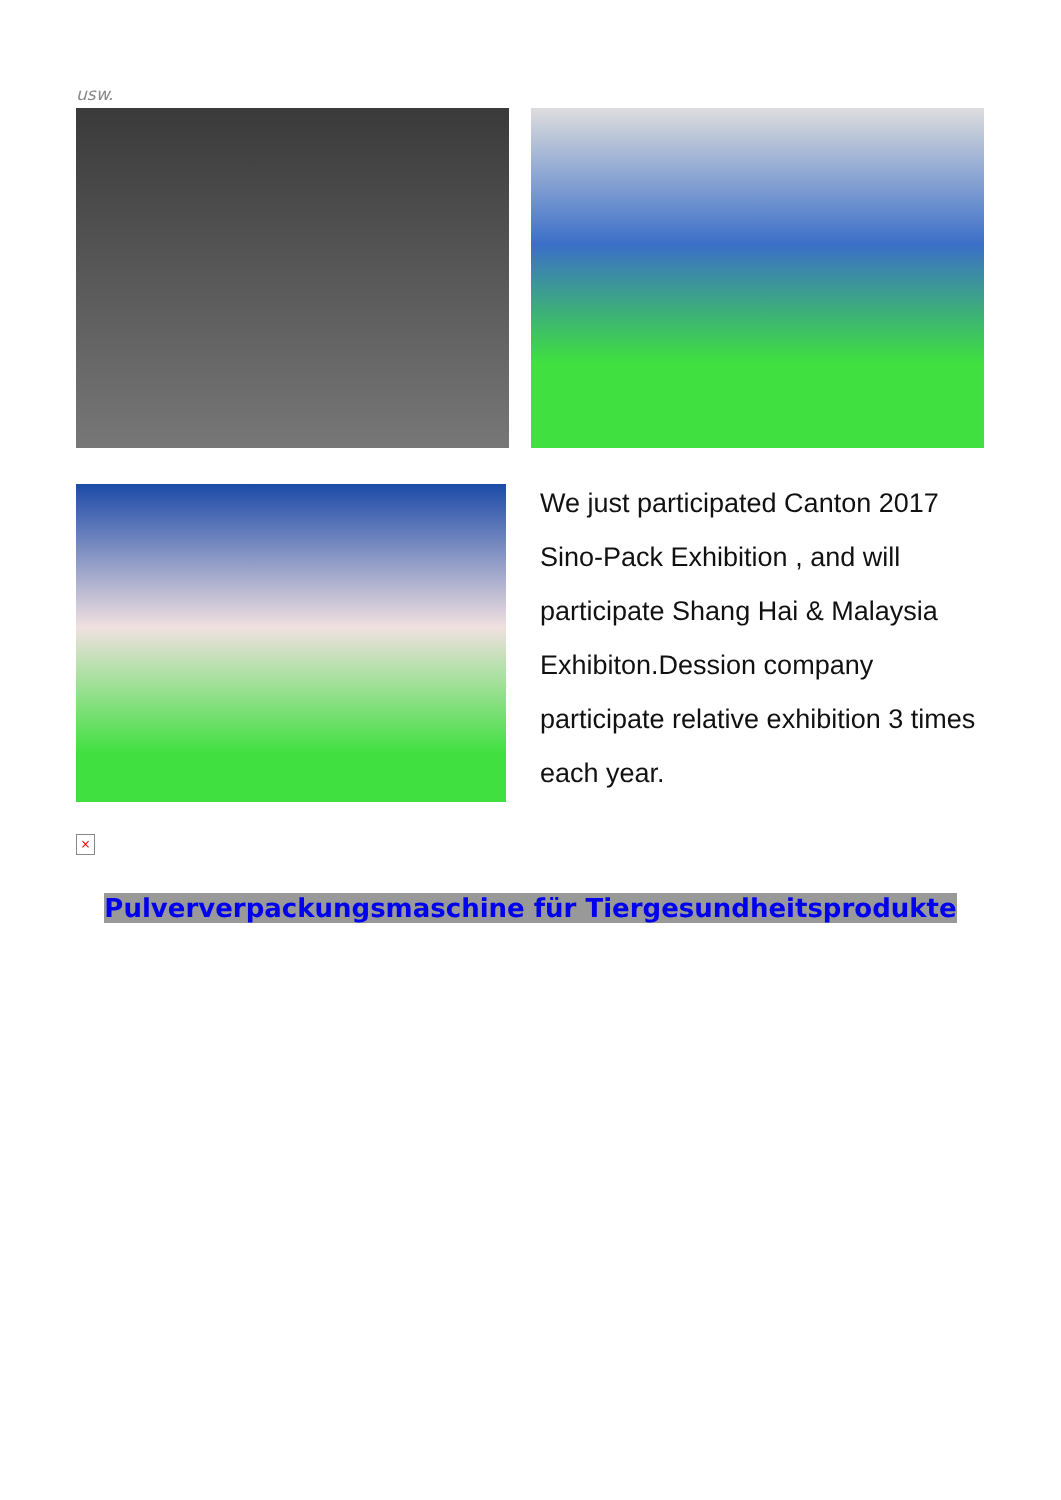usw.
We just participated Canton 2017 Sino-Pack Exhibition , and will participate Shang Hai & Malaysia Exhibiton.Dession company participate relative exhibition 3 times each year.
×
Pulververpackungsmaschine für Tiergesundheitsprodukte